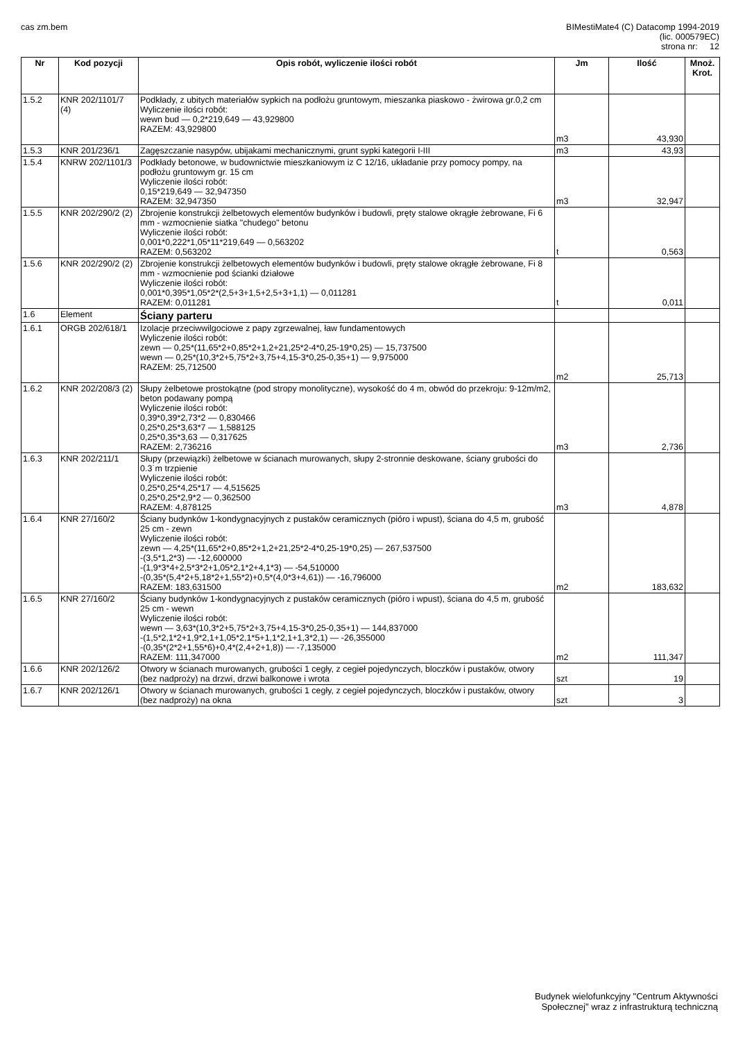cas zm.bem BIMestiMate4 (C) Datacomp 1994-2019
(lic. 000579EC)
strona nr: 12
| Nr | Kod pozycji | Opis robót, wyliczenie ilości robót | Jm | Ilość | Mnoż. Krot. |
| --- | --- | --- | --- | --- | --- |
| 1.5.2 | KNR 202/1101/7 (4) | Podkłady, z ubitych materiałów sypkich na podłożu gruntowym, mieszanka piaskowo - żwirowa gr.0,2 cm Wyliczenie ilości robót: wewn bud — 0,2*219,649 — 43,929800 RAZEM: 43,929800 | m3 | 43,930 | |
| 1.5.3 | KNR 201/236/1 | Zagęszczanie nasypów, ubijakami mechanicznymi, grunt sypki kategorii I-III | m3 | 43,93 | |
| 1.5.4 | KNRW 202/1101/3 | Podkłady betonowe, w budownictwie mieszkaniowym iz C 12/16, układanie przy pomocy pompy, na podłożu gruntowym gr. 15 cm Wyliczenie ilości robót: 0,15*219,649 — 32,947350 RAZEM: 32,947350 | m3 | 32,947 | |
| 1.5.5 | KNR 202/290/2 (2) | Zbrojenie konstrukcji żelbetowych elementów budynków i budowli, pręty stalowe okrągłe żebrowane, Fi 6 mm - wzmocnienie siatka "chudego" betonu Wyliczenie ilości robót: 0,001*0,222*1,05*11*219,649 — 0,563202 RAZEM: 0,563202 | t | 0,563 | |
| 1.5.6 | KNR 202/290/2 (2) | Zbrojenie konstrukcji żelbetowych elementów budynków i budowli, pręty stalowe okrągłe żebrowane, Fi 8 mm - wzmocnienie pod ścianki działowe Wyliczenie ilości robót: 0,001*0,395*1,05*2*(2,5+3+1,5+2,5+3+1,1) — 0,011281 RAZEM: 0,011281 | t | 0,011 | |
| 1.6 | Element | Ściany parteru | | | |
| 1.6.1 | ORGB 202/618/1 | Izolacje przeciwwilgociowe z papy zgrzewalnej, ław fundamentowych Wyliczenie ilości robót: zewn — 0,25*(11,65*2+0,85*2+1,2+21,25*2-4*0,25-19*0,25) — 15,737500 wewn — 0,25*(10,3*2+5,75*2+3,75+4,15-3*0,25-0,35+1) — 9,975000 RAZEM: 25,712500 | m2 | 25,713 | |
| 1.6.2 | KNR 202/208/3 (2) | Słupy żelbetowe prostokątne (pod stropy monolityczne), wysokość do 4 m, obwód do przekroju: 9-12m/m2, beton podawany pompą Wyliczenie ilości robót: 0,39*0,39*2,73*2 — 0,830466 0,25*0,25*3,63*7 — 1,588125 0,25*0,35*3,63 — 0,317625 RAZEM: 2,736216 | m3 | 2,736 | |
| 1.6.3 | KNR 202/211/1 | Słupy (przewiązki) żelbetowe w ścianach murowanych, słupy 2-stronnie deskowane, ściany grubości do 0.3˙m trzpienie Wyliczenie ilości robót: 0,25*0,25*4,25*17 — 4,515625 0,25*0,25*2,9*2 — 0,362500 RAZEM: 4,878125 | m3 | 4,878 | |
| 1.6.4 | KNR 27/160/2 | Ściany budynków 1-kondygnacyjnych z pustaków ceramicznych (pióro i wpust), ściana do 4,5 m, grubość 25 cm - zewn Wyliczenie ilości robót: zewn — 4,25*(11,65*2+0,85*2+1,2+21,25*2-4*0,25-19*0,25) — 267,537500 -(3,5*1,2*3) — -12,600000 -(1,9*3*4+2,5*3*2+1,05*2,1*2+4,1*3) — -54,510000 -(0,35*(5,4*2+5,18*2+1,55*2)+0,5*(4,0*3+4,61)) — -16,796000 RAZEM: 183,631500 | m2 | 183,632 | |
| 1.6.5 | KNR 27/160/2 | Ściany budynków 1-kondygnacyjnych z pustaków ceramicznych (pióro i wpust), ściana do 4,5 m, grubość 25 cm - wewn Wyliczenie ilości robót: wewn — 3,63*(10,3*2+5,75*2+3,75+4,15-3*0,25-0,35+1) — 144,837000 -(1,5*2,1*2+1,9*2,1+1,05*2,1*5+1,1*2,1+1,3*2,1) — -26,355000 -(0,35*(2*2+1,55*6)+0,4*(2,4+2+1,8)) — -7,135000 RAZEM: 111,347000 | m2 | 111,347 | |
| 1.6.6 | KNR 202/126/2 | Otwory w ścianach murowanych, grubości 1 cegły, z cegieł pojedynczych, bloczków i pustaków, otwory (bez nadproży) na drzwi, drzwi balkonowe i wrota | szt | 19 | |
| 1.6.7 | KNR 202/126/1 | Otwory w ścianach murowanych, grubości 1 cegły, z cegieł pojedynczych, bloczków i pustaków, otwory (bez nadproży) na okna | szt | 3 | |
Budynek wielofunkcyjny "Centrum Aktywności
Społecznej" wraz z infrastrukturą techniczną